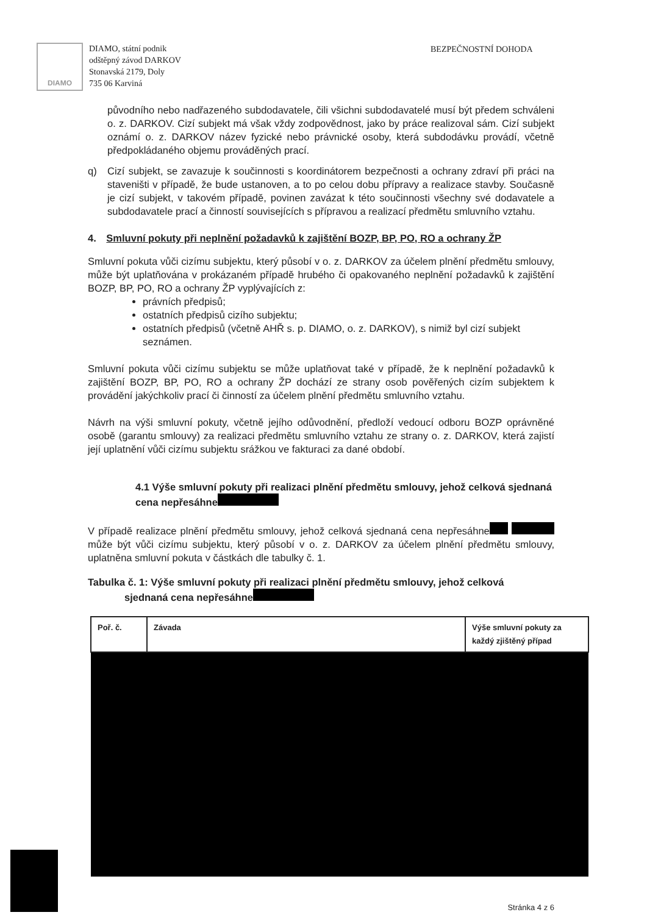DIAMO
DIAMO, státní podnik
odštěpný závod DARKOV
Stonavská 2179, Doly
735 06 Karviná
BEZPEČNOSTNÍ DOHODA
původního nebo nadřazeného subdodavatele, čili všichni subdodavatelé musí být předem schváleni o. z. DARKOV. Cizí subjekt má však vždy zodpovědnost, jako by práce realizoval sám. Cizí subjekt oznámí o. z. DARKOV název fyzické nebo právnické osoby, která subdodávku provádí, včetně předpokládaného objemu prováděných prací.
q) Cizí subjekt, se zavazuje k součinnosti s koordinátorem bezpečnosti a ochrany zdraví při práci na staveništi v případě, že bude ustanoven, a to po celou dobu přípravy a realizace stavby. Současně je cizí subjekt, v takovém případě, povinen zavázat k této součinnosti všechny své dodavatele a subdodavatele prací a činností souvisejících s přípravou a realizací předmětu smluvního vztahu.
4. Smluvní pokuty při neplnění požadavků k zajištění BOZP, BP, PO, RO a ochrany ŽP
Smluvní pokuta vůči cizímu subjektu, který působí v o. z. DARKOV za účelem plnění předmětu smlouvy, může být uplatňována v prokázaném případě hrubého či opakovaného neplnění požadavků k zajištění BOZP, BP, PO, RO a ochrany ŽP vyplývajících z:
právních předpisů;
ostatních předpisů cizího subjektu;
ostatních předpisů (včetně AHŘ s. p. DIAMO, o. z. DARKOV), s nimiž byl cizí subjekt seznámen.
Smluvní pokuta vůči cizímu subjektu se může uplatňovat také v případě, že k neplnění požadavků k zajištění BOZP, BP, PO, RO a ochrany ŽP dochází ze strany osob pověřených cizím subjektem k provádění jakýchkoliv prací či činností za účelem plnění předmětu smluvního vztahu.
Návrh na výši smluvní pokuty, včetně jejího odůvodnění, předloží vedoucí odboru BOZP oprávněné osobě (garantu smlouvy) za realizaci předmětu smluvního vztahu ze strany o. z. DARKOV, která zajistí její uplatnění vůči cizímu subjektu srážkou ve fakturaci za dané období.
4.1 Výše smluvní pokuty při realizaci plnění předmětu smlouvy, jehož celková sjednaná cena nepřesáhne
V případě realizace plnění předmětu smlouvy, jehož celková sjednaná cena nepřesáhne může být vůči cizímu subjektu, který působí v o. z. DARKOV za účelem plnění předmětu smlouvy, uplatněna smluvní pokuta v částkách dle tabulky č. 1.
Tabulka č. 1: Výše smluvní pokuty při realizaci plnění předmětu smlouvy, jehož celková
sjednaná cena nepřesáhne
| Poř. č. | Závada | Výše smluvní pokuty za každý zjištěný případ |
| --- | --- | --- |
Stránka 4 z 6